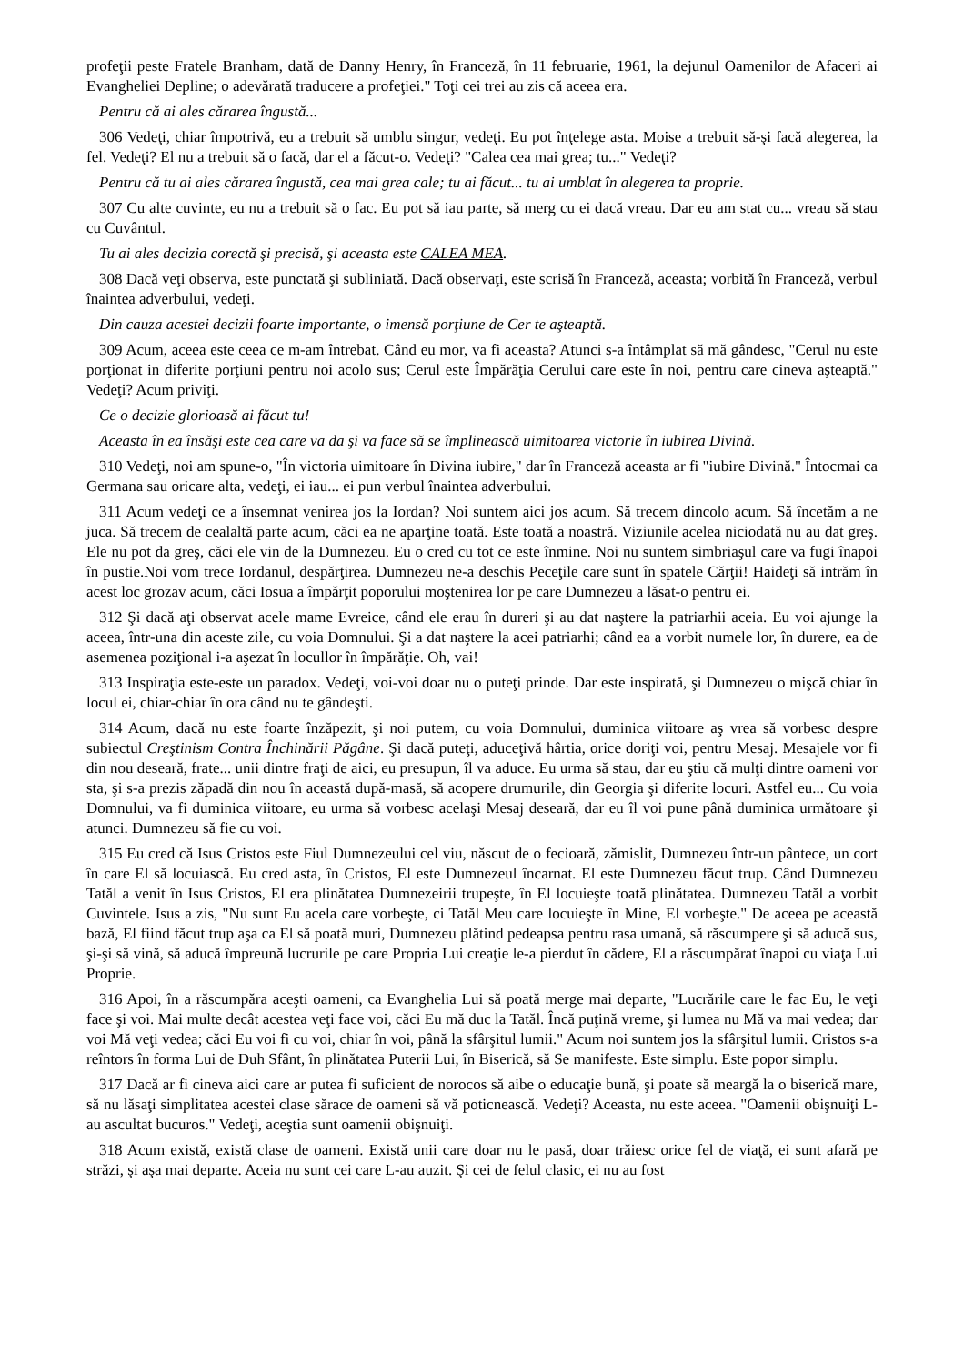profeţii peste Fratele Branham, dată de Danny Henry, în Franceză, în 11 februarie, 1961, la dejunul Oamenilor de Afaceri ai Evangheliei Depline; o adevărată traducere a profeţiei." Toţi cei trei au zis că aceea era.
Pentru că ai ales cărarea îngustă...
306 Vedeţi, chiar împotrivă, eu a trebuit să umblu singur, vedeţi. Eu pot înţelege asta. Moise a trebuit să-şi facă alegerea, la fel. Vedeţi? El nu a trebuit să o facă, dar el a făcut-o. Vedeţi? "Calea cea mai grea; tu..." Vedeţi?
Pentru că tu ai ales cărarea îngustă, cea mai grea cale; tu ai făcut... tu ai umblat în alegerea ta proprie.
307 Cu alte cuvinte, eu nu a trebuit să o fac. Eu pot să iau parte, să merg cu ei dacă vreau. Dar eu am stat cu... vreau să stau cu Cuvântul.
Tu ai ales decizia corectă şi precisă, şi aceasta este CALEA MEA.
308 Dacă veţi observa, este punctată şi subliniată. Dacă observaţi, este scrisă în Franceză, aceasta; vorbită în Franceză, verbul înaintea adverbului, vedeţi.
Din cauza acestei decizii foarte importante, o imensă porţiune de Cer te aşteaptă.
309 Acum, aceea este ceea ce m-am întrebat. Când eu mor, va fi aceasta? Atunci s-a întâmplat să mă gândesc, "Cerul nu este porţionat in diferite porţiuni pentru noi acolo sus; Cerul este Împărăţia Cerului care este în noi, pentru care cineva aşteaptă." Vedeţi? Acum priviţi.
Ce o decizie glorioasă ai făcut tu!
Aceasta în ea însăşi este cea care va da şi va face să se împlinească uimitoarea victorie în iubirea Divină.
310 Vedeţi, noi am spune-o, "În victoria uimitoare în Divina iubire," dar în Franceză aceasta ar fi "iubire Divină." Întocmai ca Germana sau oricare alta, vedeţi, ei iau... ei pun verbul înaintea adverbului.
311 Acum vedeţi ce a însemnat venirea jos la Iordan? Noi suntem aici jos acum. Să trecem dincolo acum. Să încetăm a ne juca. Să trecem de cealaltă parte acum, căci ea ne aparţine toată. Este toată a noastră. Viziunile acelea niciodată nu au dat greş. Ele nu pot da greş, căci ele vin de la Dumnezeu. Eu o cred cu tot ce este înmine. Noi nu suntem simbriaşul care va fugi înapoi în pustie.Noi vom trece Iordanul, despărţirea. Dumnezeu ne-a deschis Peceţile care sunt în spatele Cărţii! Haideţi să intrăm în acest loc grozav acum, căci Iosua a împărţit poporului moştenirea lor pe care Dumnezeu a lăsat-o pentru ei.
312 Şi dacă aţi observat acele mame Evreice, când ele erau în dureri şi au dat naştere la patriarhii aceia. Eu voi ajunge la aceea, într-una din aceste zile, cu voia Domnului. Şi a dat naştere la acei patriarhi; când ea a vorbit numele lor, în durere, ea de asemenea poziţional i-a aşezat în locullor în împărăţie. Oh, vai!
313 Inspiraţia este-este un paradox. Vedeţi, voi-voi doar nu o puteţi prinde. Dar este inspirată, şi Dumnezeu o mişcă chiar în locul ei, chiar-chiar în ora când nu te gândeşti.
314 Acum, dacă nu este foarte înzăpezit, şi noi putem, cu voia Domnului, duminica viitoare aş vrea să vorbesc despre subiectul Creştinism Contra Închinării Păgâne. Şi dacă puteţi, aduceţivă hârtia, orice doriţi voi, pentru Mesaj. Mesajele vor fi din nou deseară, frate... unii dintre fraţi de aici, eu presupun, îl va aduce. Eu urma să stau, dar eu ştiu că mulţi dintre oameni vor sta, şi s-a prezis zăpadă din nou în această după-masă, să acopere drumurile, din Georgia şi diferite locuri. Astfel eu... Cu voia Domnului, va fi duminica viitoare, eu urma să vorbesc acelaşi Mesaj deseară, dar eu îl voi pune până duminica următoare şi atunci. Dumnezeu să fie cu voi.
315 Eu cred că Isus Cristos este Fiul Dumnezeului cel viu, născut de o fecioară, zămislit, Dumnezeu într-un pântece, un cort în care El să locuiască. Eu cred asta, în Cristos, El este Dumnezeul încarnat. El este Dumnezeu făcut trup. Când Dumnezeu Tatăl a venit în Isus Cristos, El era plinătatea Dumnezeirii trupeşte, în El locuieşte toată plinătatea. Dumnezeu Tatăl a vorbit Cuvintele. Isus a zis, "Nu sunt Eu acela care vorbeşte, ci Tatăl Meu care locuieşte în Mine, El vorbeşte." De aceea pe această bază, El fiind făcut trup aşa ca El să poată muri, Dumnezeu plătind pedeapsa pentru rasa umană, să răscumpere şi să aducă sus, şi-şi să vină, să aducă împreună lucrurile pe care Propria Lui creaţie le-a pierdut în cădere, El a răscumpărat înapoi cu viaţa Lui Proprie.
316 Apoi, în a răscumpăra aceşti oameni, ca Evanghelia Lui să poată merge mai departe, "Lucrările care le fac Eu, le veţi face şi voi. Mai multe decât acestea veţi face voi, căci Eu mă duc la Tatăl. Încă puţină vreme, şi lumea nu Mă va mai vedea; dar voi Mă veţi vedea; căci Eu voi fi cu voi, chiar în voi, până la sfârşitul lumii." Acum noi suntem jos la sfârşitul lumii. Cristos s-a reîntors în forma Lui de Duh Sfânt, în plinătatea Puterii Lui, în Biserică, să Se manifeste. Este simplu. Este popor simplu.
317 Dacă ar fi cineva aici care ar putea fi suficient de norocos să aibe o educaţie bună, şi poate să meargă la o biserică mare, să nu lăsaţi simplitatea acestei clase sărace de oameni să vă poticnească. Vedeţi? Aceasta, nu este aceea. "Oamenii obişnuiţi L-au ascultat bucuros." Vedeţi, aceştia sunt oamenii obişnuiţi.
318 Acum există, există clase de oameni. Există unii care doar nu le pasă, doar trăiesc orice fel de viaţă, ei sunt afară pe străzi, şi aşa mai departe. Aceia nu sunt cei care L-au auzit. Şi cei de felul clasic, ei nu au fost